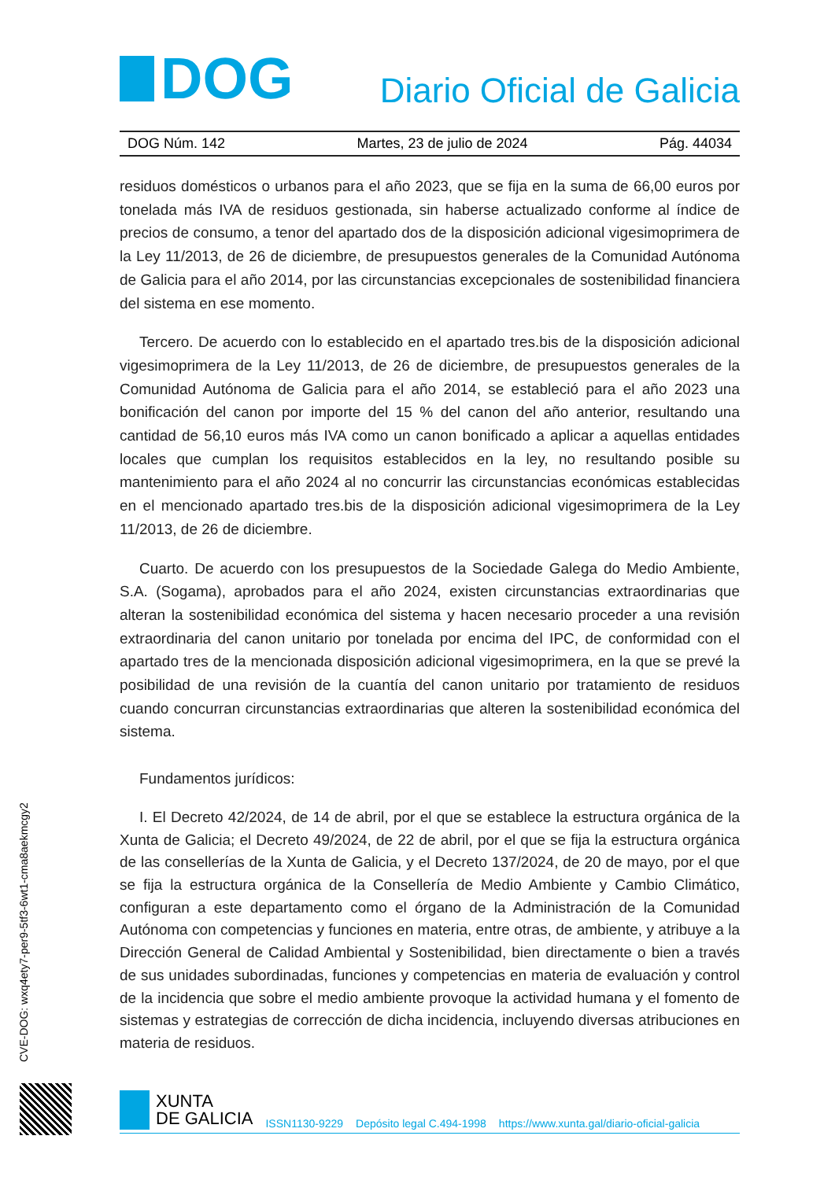DOG
Diario Oficial de Galicia
DOG Núm. 142 Martes, 23 de julio de 2024 Pág. 44034
residuos domésticos o urbanos para el año 2023, que se fija en la suma de 66,00 euros por tonelada más IVA de residuos gestionada, sin haberse actualizado conforme al índice de precios de consumo, a tenor del apartado dos de la disposición adicional vigesimoprimera de la Ley 11/2013, de 26 de diciembre, de presupuestos generales de la Comunidad Autónoma de Galicia para el año 2014, por las circunstancias excepcionales de sostenibilidad financiera del sistema en ese momento.
Tercero. De acuerdo con lo establecido en el apartado tres.bis de la disposición adicional vigesimoprimera de la Ley 11/2013, de 26 de diciembre, de presupuestos generales de la Comunidad Autónoma de Galicia para el año 2014, se estableció para el año 2023 una bonificación del canon por importe del 15 % del canon del año anterior, resultando una cantidad de 56,10 euros más IVA como un canon bonificado a aplicar a aquellas entidades locales que cumplan los requisitos establecidos en la ley, no resultando posible su mantenimiento para el año 2024 al no concurrir las circunstancias económicas establecidas en el mencionado apartado tres.bis de la disposición adicional vigesimoprimera de la Ley 11/2013, de 26 de diciembre.
Cuarto. De acuerdo con los presupuestos de la Sociedade Galega do Medio Ambiente, S.A. (Sogama), aprobados para el año 2024, existen circunstancias extraordinarias que alteran la sostenibilidad económica del sistema y hacen necesario proceder a una revisión extraordinaria del canon unitario por tonelada por encima del IPC, de conformidad con el apartado tres de la mencionada disposición adicional vigesimoprimera, en la que se prevé la posibilidad de una revisión de la cuantía del canon unitario por tratamiento de residuos cuando concurran circunstancias extraordinarias que alteren la sostenibilidad económica del sistema.
Fundamentos jurídicos:
I. El Decreto 42/2024, de 14 de abril, por el que se establece la estructura orgánica de la Xunta de Galicia; el Decreto 49/2024, de 22 de abril, por el que se fija la estructura orgánica de las consellerías de la Xunta de Galicia, y el Decreto 137/2024, de 20 de mayo, por el que se fija la estructura orgánica de la Consellería de Medio Ambiente y Cambio Climático, configuran a este departamento como el órgano de la Administración de la Comunidad Autónoma con competencias y funciones en materia, entre otras, de ambiente, y atribuye a la Dirección General de Calidad Ambiental y Sostenibilidad, bien directamente o bien a través de sus unidades subordinadas, funciones y competencias en materia de evaluación y control de la incidencia que sobre el medio ambiente provoque la actividad humana y el fomento de sistemas y estrategias de corrección de dicha incidencia, incluyendo diversas atribuciones en materia de residuos.
CVE-DOG: wxq4ety7-per9-5tf3-6wt1-cma8aekmcgy2
XUNTA
DE GALICIA
ISSN1130-9229 Depósito legal C.494-1998 https://www.xunta.gal/diario-oficial-galicia